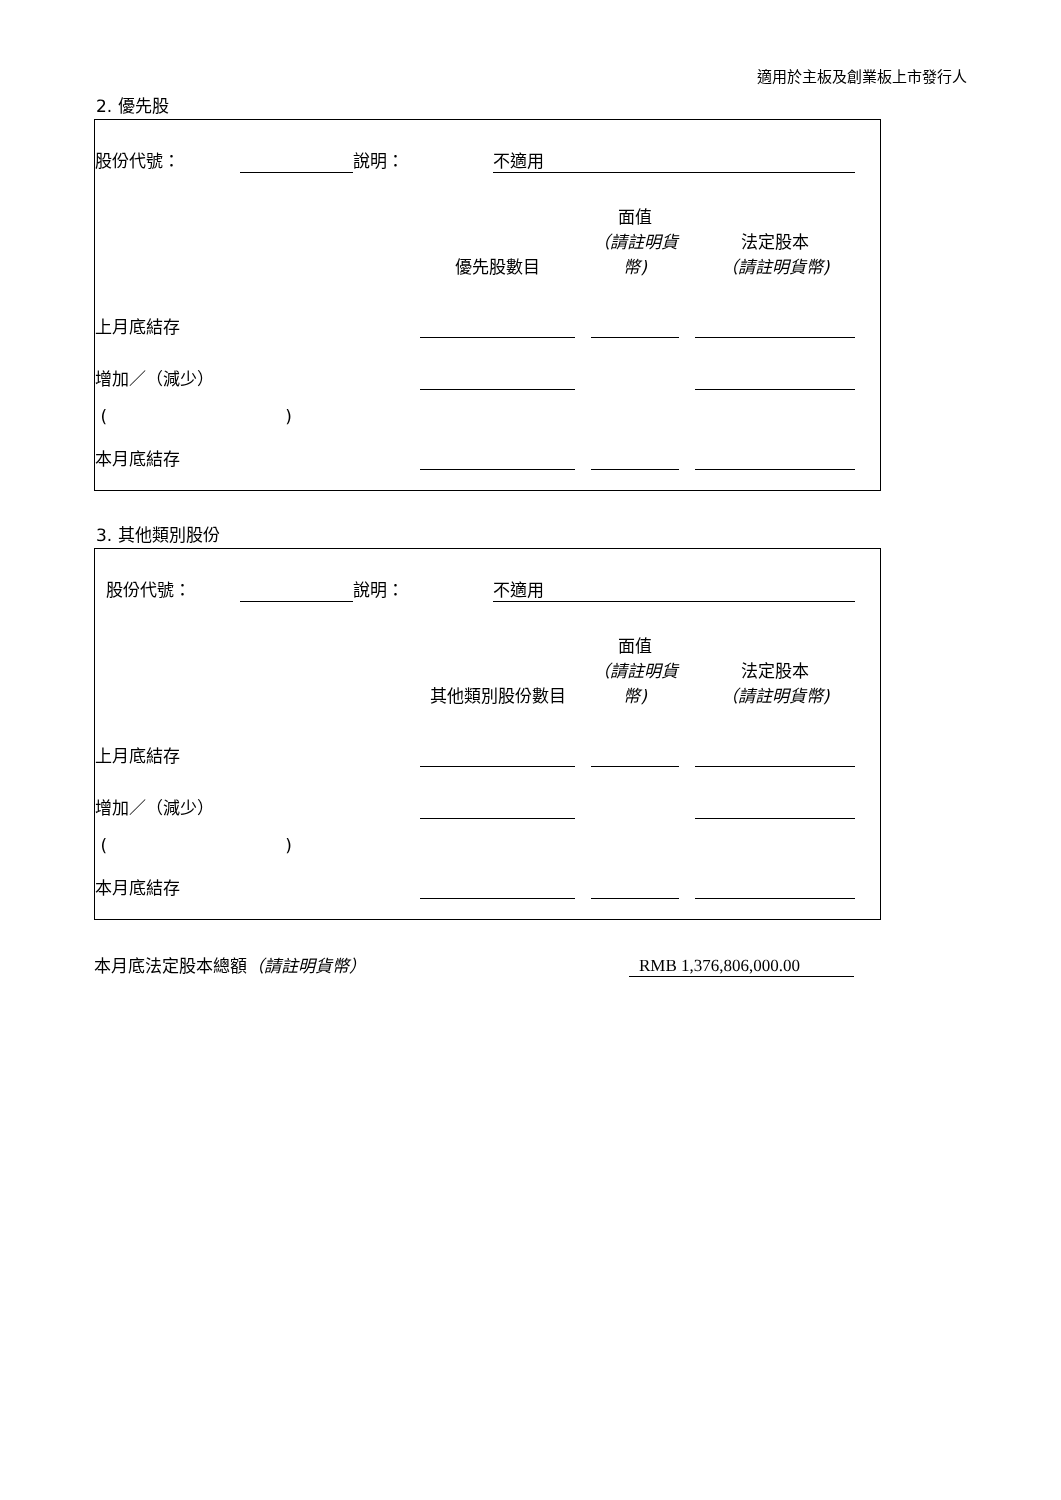適用於主板及創業板上市發行人
2. 優先股
| 股份代號： | | 說明： | 不適用 | |
| | 優先股數目 | | 面值 （請註明貨幣) | | 法定股本 （請註明貨幣) | |
| 上月底結存 | | | | | | |
| 增加／（減少） | | | | | | |
| ( ) | | | | | | |
| 本月底結存 | | | | | | |
3. 其他類別股份
| 股份代號： | | 說明： | 不適用 | |
| | 其他類別股份數目 | | 面值 （請註明貨幣) | | 法定股本 （請註明貨幣) | |
| 上月底結存 | | | | | | |
| 增加／（減少） | | | | | | |
| ( ) | | | | | | |
| 本月底結存 | | | | | | |
| 本月底法定股本總額 （請註明貨幣） | RMB 1,376,806,000.00 |